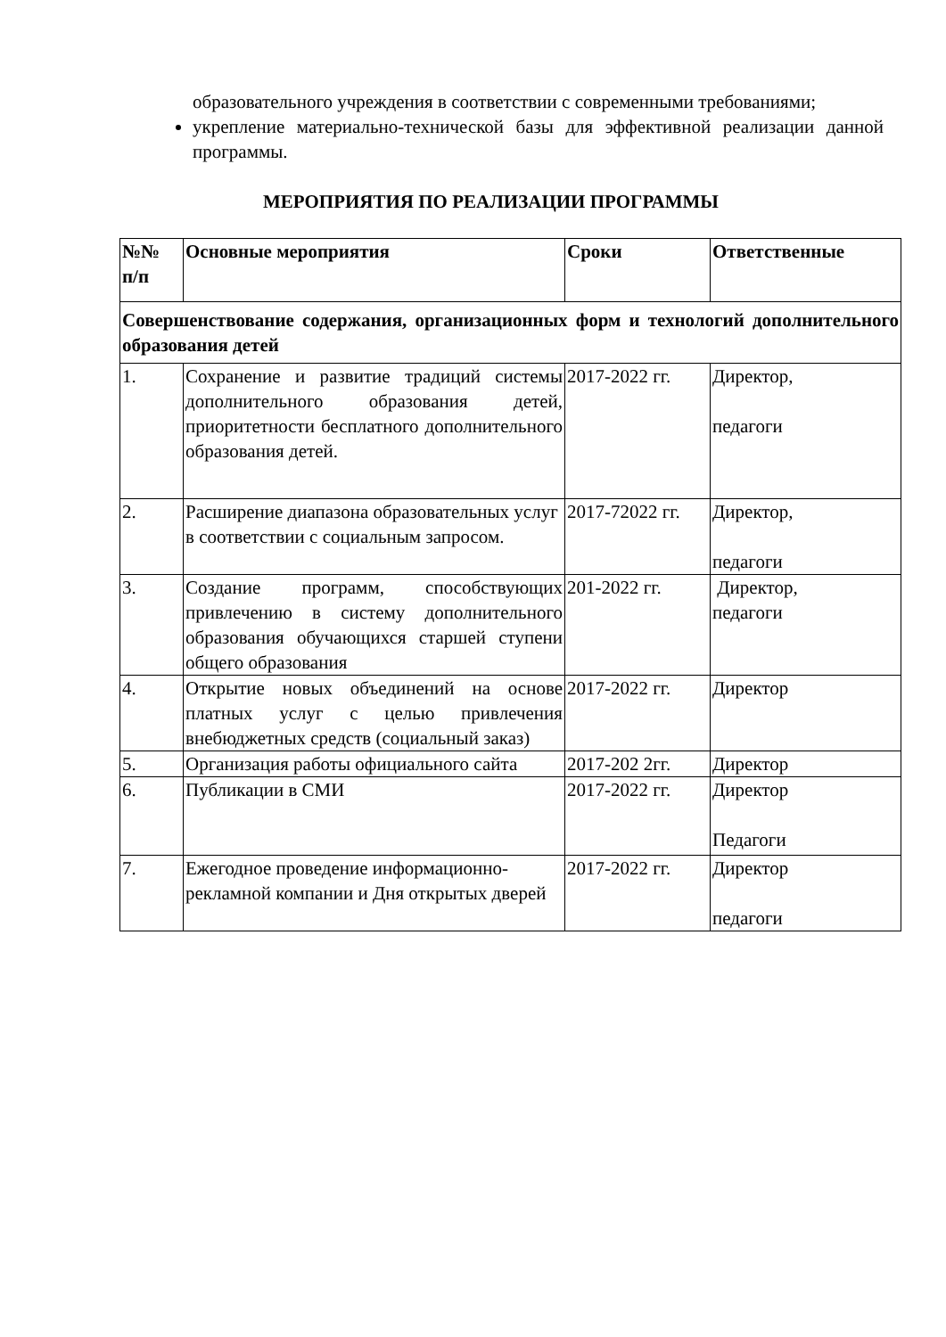образовательного учреждения в соответствии с современными требованиями;
укрепление материально-технической базы для эффективной реализации данной программы.
МЕРОПРИЯТИЯ ПО РЕАЛИЗАЦИИ ПРОГРАММЫ
| №№ п/п | Основные мероприятия | Сроки | Ответственные |
| --- | --- | --- | --- |
| Совершенствование содержания, организационных форм и технологий дополнительного образования детей | | | |
| 1. | Сохранение и развитие традиций системы дополнительного образования детей, приоритетности бесплатного дополнительного образования детей. | 2017-2022 гг. | Директор, педагоги |
| 2. | Расширение диапазона образовательных услуг в соответствии с социальным запросом. | 2017-72022 гг. | Директор, педагоги |
| 3. | Создание программ, способствующих привлечению в систему дополнительного образования обучающихся старшей ступени общего образования | 201-2022 гг. | Директор, педагоги |
| 4. | Открытие новых объединений на основе платных услуг с целью привлечения внебюджетных средств (социальный заказ) | 2017-2022 гг. | Директор |
| 5. | Организация работы официального сайта | 2017-202 2гг. | Директор |
| 6. | Публикации в СМИ | 2017-2022 гг. | Директор Педагоги |
| 7. | Ежегодное проведение информационно-рекламной компании и Дня открытых дверей | 2017-2022 гг. | Директор педагоги |